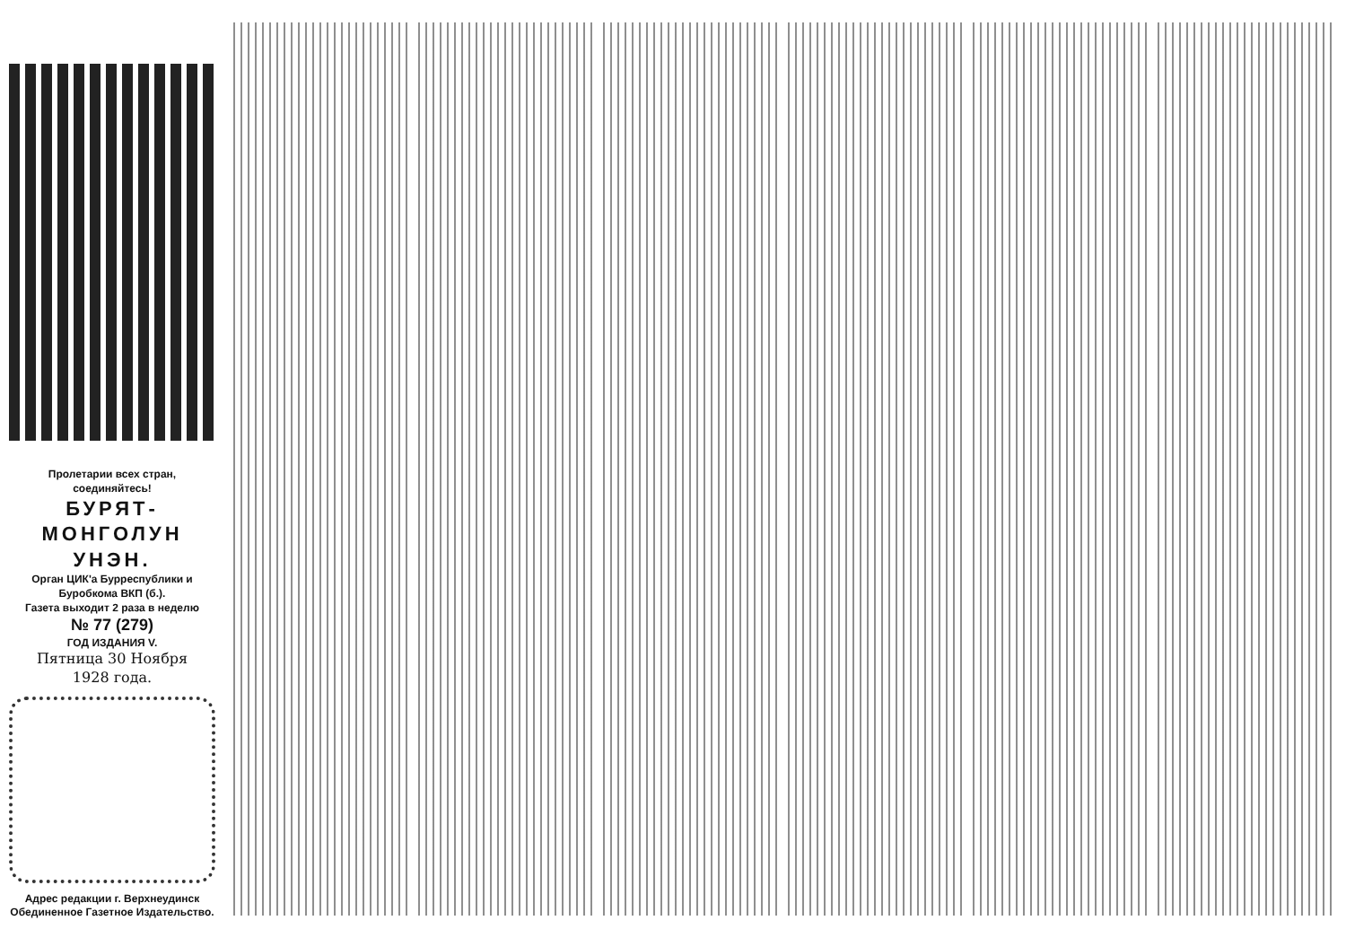Пролетарии всех стран, соединяйтесь!
БУРЯТ-МОНГОЛУН
УНЭН.
Орган ЦИК'а Бурреспублики и Буробкома ВКП (б.).
Газета выходит 2 раза в неделю
№ 77 (279)
ГОД ИЗДАНИЯ V.
Пятница 30 Ноября
1928 года.
Адрес редакции г. Верхнеудинск
Обединенное Газетное Издательство.